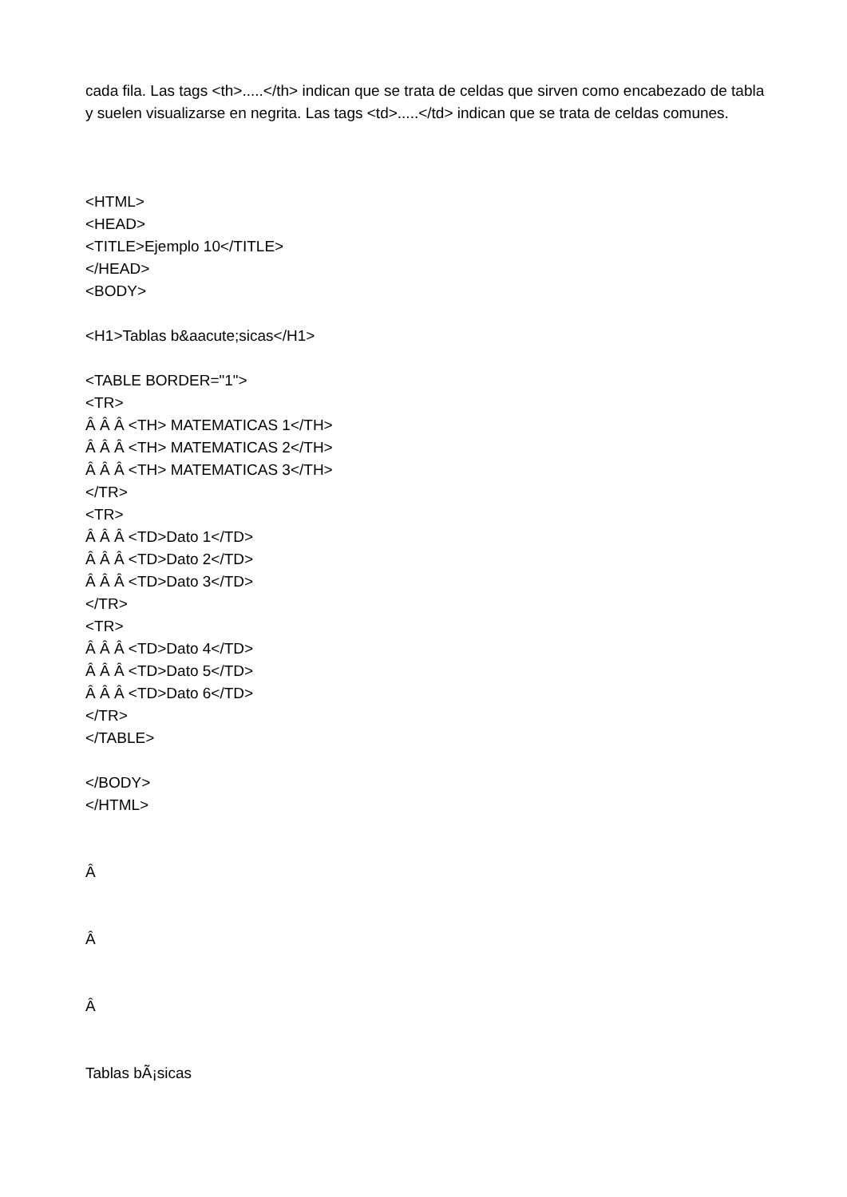cada fila. Las tags <th>.....</th> indican que se trata de celdas que sirven como encabezado de tabla y suelen visualizarse en negrita. Las tags <td>.....</td> indican que se trata de celdas comunes.
<HTML>
<HEAD>
<TITLE>Ejemplo 10</TITLE>
</HEAD>
<BODY>
<H1>Tablas b&aacute;sicas</H1>
<TABLE BORDER="1">
<TR>
Â Â Â <TH> MATEMATICAS 1</TH>
Â Â Â <TH> MATEMATICAS 2</TH>
Â Â Â <TH> MATEMATICAS 3</TH>
</TR>
<TR>
Â Â Â <TD>Dato 1</TD>
Â Â Â <TD>Dato 2</TD>
Â Â Â <TD>Dato 3</TD>
</TR>
<TR>
Â Â Â <TD>Dato 4</TD>
Â Â Â <TD>Dato 5</TD>
Â Â Â <TD>Dato 6</TD>
</TR>
</TABLE>
</BODY>
</HTML>
Â
Â
Â
Tablas bÃ¡sicas